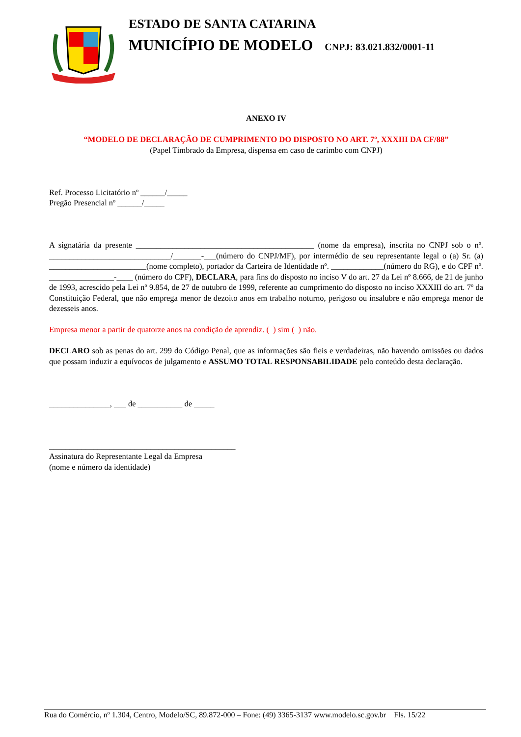ESTADO DE SANTA CATARINA
MUNICÍPIO DE MODELO CNPJ: 83.021.832/0001-11
ANEXO IV
“MODELO DE DECLARAÇÃO DE CUMPRIMENTO DO DISPOSTO NO ART. 7º, XXXIII DA CF/88”
(Papel Timbrado da Empresa, dispensa em caso de carimbo com CNPJ)
Ref. Processo Licitatório nº ______/_____
Pregão Presencial nº ______/_____
A signatária da presente ____________________________________________ (nome da empresa), inscrita no CNPJ sob o nº. ______________________________/_______-___(número do CNPJ/MF), por intermédio de seu representante legal o (a) Sr. (a) ________________________(nome completo), portador da Carteira de Identidade nº. _____________(número do RG), e do CPF nº. ________________-____ (número do CPF), DECLARA, para fins do disposto no inciso V do art. 27 da Lei nº 8.666, de 21 de junho de 1993, acrescido pela Lei nº 9.854, de 27 de outubro de 1999, referente ao cumprimento do disposto no inciso XXXIII do art. 7º da Constituição Federal, que não emprega menor de dezoito anos em trabalho noturno, perigoso ou insalubre e não emprega menor de dezesseis anos.
Empresa menor a partir de quatorze anos na condição de aprendiz. ( ) sim ( ) não.
DECLARO sob as penas do art. 299 do Código Penal, que as informações são fieis e verdadeiras, não havendo omissões ou dados que possam induzir a equívocos de julgamento e ASSUMO TOTAL RESPONSABILIDADE pelo conteúdo desta declaração.
_______________, ___ de ___________ de _____
______________________________________________
Assinatura do Representante Legal da Empresa
(nome e número da identidade)
Rua do Comércio, nº 1.304, Centro, Modelo/SC, 89.872-000 – Fone: (49) 3365-3137 www.modelo.sc.gov.br Fls. 15/22